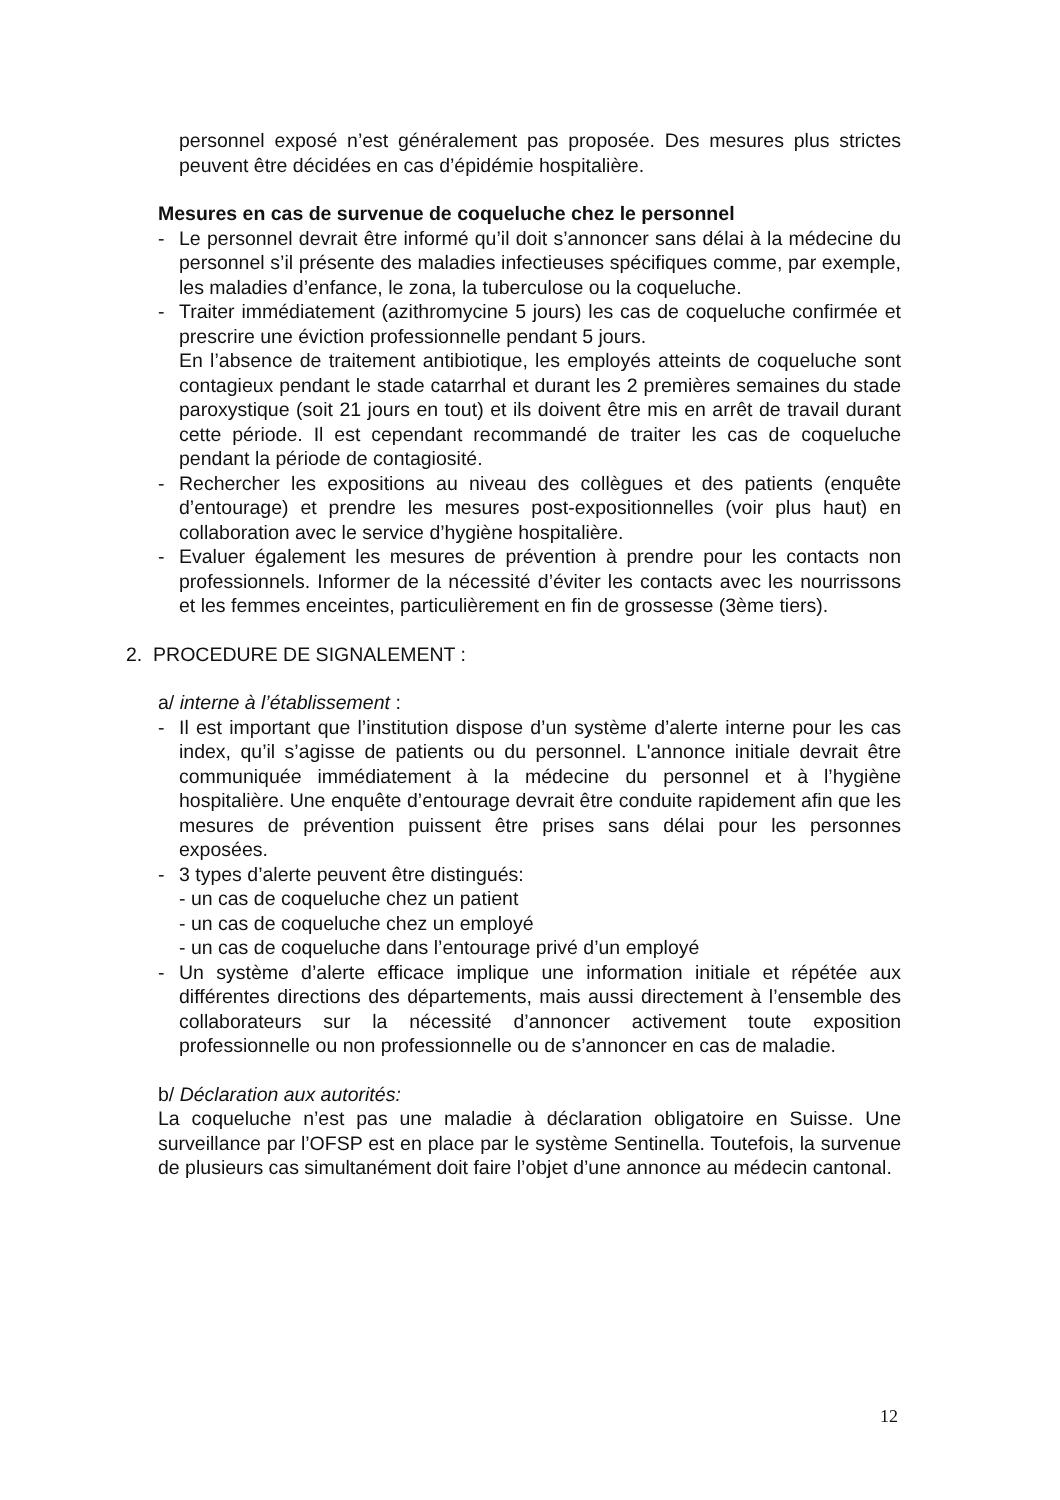personnel exposé n’est généralement pas proposée. Des mesures plus strictes peuvent être décidées en cas d’épidémie hospitalière.
Mesures en cas de survenue de coqueluche chez le personnel
- Le personnel devrait être informé qu’il doit s’annoncer sans délai à la médecine du personnel s’il présente des maladies infectieuses spécifiques comme, par exemple, les maladies d’enfance, le zona, la tuberculose ou la coqueluche.
- Traiter immédiatement (azithromycine 5 jours) les cas de coqueluche confirmée et prescrire une éviction professionnelle pendant 5 jours.
En l’absence de traitement antibiotique, les employés atteints de coqueluche sont contagieux pendant le stade catarrhal et durant les 2 premières semaines du stade paroxystique (soit 21 jours en tout) et ils doivent être mis en arrêt de travail durant cette période. Il est cependant recommandé de traiter les cas de coqueluche pendant la période de contagiosité.
- Rechercher les expositions au niveau des collègues et des patients (enquête d’entourage) et prendre les mesures post-expositionnelles (voir plus haut) en collaboration avec le service d’hygiène hospitalière.
- Evaluer également les mesures de prévention à prendre pour les contacts non professionnels. Informer de la nécessité d’éviter les contacts avec les nourrissons et les femmes enceintes, particulièrement en fin de grossesse (3ème tiers).
2. PROCEDURE DE SIGNALEMENT :
a/ interne à l’établissement :
- Il est important que l’institution dispose d’un système d’alerte interne pour les cas index, qu’il s’agisse de patients ou du personnel. L'annonce initiale devrait être communiquée immédiatement à la médecine du personnel et à l’hygiène hospitalière. Une enquête d’entourage devrait être conduite rapidement afin que les mesures de prévention puissent être prises sans délai pour les personnes exposées.
- 3 types d’alerte peuvent être distingués:
- un cas de coqueluche chez un patient
- un cas de coqueluche chez un employé
- un cas de coqueluche dans l’entourage privé d’un employé
- Un système d’alerte efficace implique une information initiale et répétée aux différentes directions des départements, mais aussi directement à l’ensemble des collaborateurs sur la nécessité d’annoncer activement toute exposition professionnelle ou non professionnelle ou de s’annoncer en cas de maladie.
b/ Déclaration aux autorités:
La coqueluche n’est pas une maladie à déclaration obligatoire en Suisse. Une surveillance par l’OFSP est en place par le système Sentinella. Toutefois, la survenue de plusieurs cas simultanément doit faire l’objet d’une annonce au médecin cantonal.
12